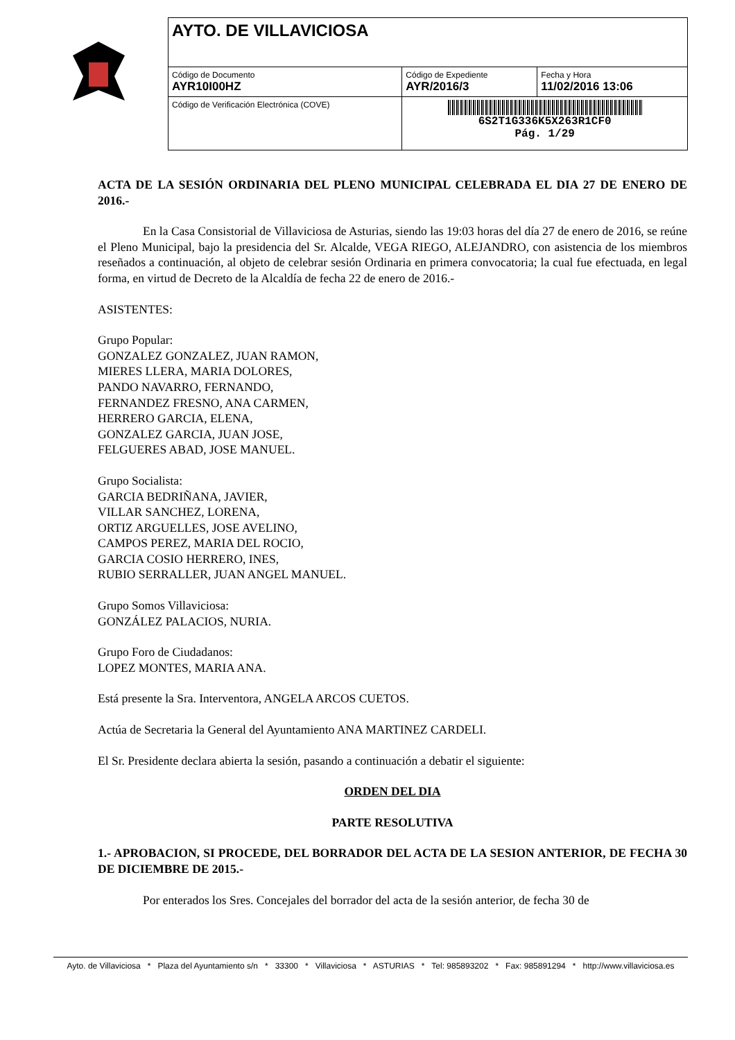| AYTO. DE VILLAVICIOSA | | |
| Código de Documento AYR10I00HZ | Código de Expediente AYR/2016/3 | Fecha y Hora 11/02/2016 13:06 |
| Código de Verificación Electrónica (COVE) | 6S2T1G336K5X263R1CF0 Pág. 1/29 | |
ACTA DE LA SESIÓN ORDINARIA DEL PLENO MUNICIPAL CELEBRADA EL DIA 27 DE ENERO DE 2016.-
En la Casa Consistorial de Villaviciosa de Asturias, siendo las 19:03 horas del día 27 de enero de 2016, se reúne el Pleno Municipal, bajo la presidencia del Sr. Alcalde, VEGA RIEGO, ALEJANDRO, con asistencia de los miembros reseñados a continuación, al objeto de celebrar sesión Ordinaria en primera convocatoria; la cual fue efectuada, en legal forma, en virtud de Decreto de la Alcaldía de fecha 22 de enero de 2016.-
ASISTENTES:
Grupo Popular:
GONZALEZ GONZALEZ, JUAN RAMON,
MIERES LLERA, MARIA DOLORES,
PANDO NAVARRO, FERNANDO,
FERNANDEZ FRESNO, ANA CARMEN,
HERRERO GARCIA, ELENA,
GONZALEZ GARCIA, JUAN JOSE,
FELGUERES ABAD, JOSE MANUEL.
Grupo Socialista:
GARCIA BEDRIÑANA, JAVIER,
VILLAR SANCHEZ, LORENA,
ORTIZ ARGUELLES, JOSE AVELINO,
CAMPOS PEREZ, MARIA DEL ROCIO,
GARCIA COSIO HERRERO, INES,
RUBIO SERRALLER, JUAN ANGEL MANUEL.
Grupo Somos Villaviciosa:
GONZÁLEZ PALACIOS, NURIA.
Grupo Foro de Ciudadanos:
LOPEZ MONTES, MARIA ANA.
Está presente la Sra. Interventora, ANGELA ARCOS CUETOS.
Actúa de Secretaria la General del Ayuntamiento ANA MARTINEZ CARDELI.
El Sr. Presidente declara abierta la sesión, pasando a continuación a debatir el siguiente:
ORDEN DEL DIA
PARTE RESOLUTIVA
1.- APROBACION, SI PROCEDE, DEL BORRADOR DEL ACTA DE LA SESION ANTERIOR, DE FECHA 30 DE DICIEMBRE DE 2015.-
Por enterados los Sres. Concejales del borrador del acta de la sesión anterior, de fecha 30 de
Ayto. de Villaviciosa * Plaza del Ayuntamiento s/n * 33300 * Villaviciosa * ASTURIAS * Tel: 985893202 * Fax: 985891294 * http://www.villaviciosa.es